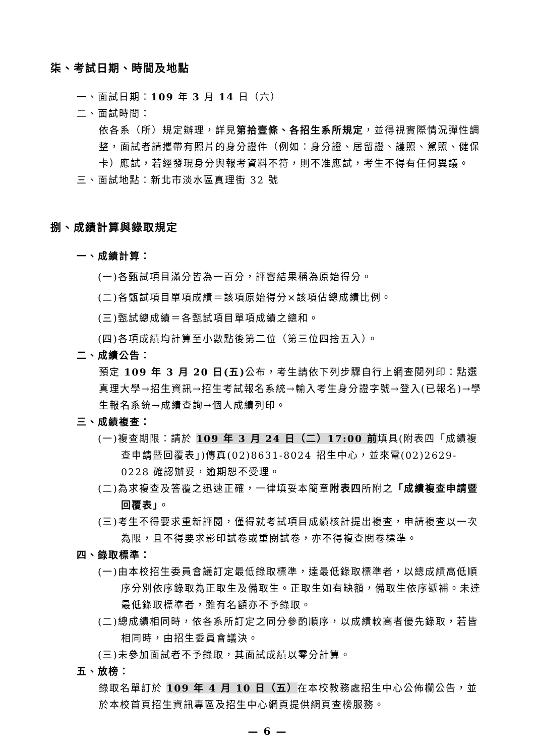柒、考試日期、時間及地點
一、面試日期：109 年 3 月 14 日（六）
二、面試時間：
依各系（所）規定辦理，詳見第拾壹條、各招生系所規定，並得視實際情況彈性調整，面試者請攜帶有照片的身分證件（例如：身分證、居留證、護照、駕照、健保卡）應試，若經發現身分與報考資料不符，則不准應試，考生不得有任何異議。
三、面試地點：新北市淡水區真理街 32 號
捌、成績計算與錄取規定
一、成績計算：
(一)各甄試項目滿分皆為一百分，評審結果稱為原始得分。
(二)各甄試項目單項成績＝該項原始得分×該項佔總成績比例。
(三)甄試總成績＝各甄試項目單項成績之總和。
(四)各項成績均計算至小數點後第二位（第三位四捨五入）。
二、成績公告：
預定 109 年 3 月 20 日(五) 公布，考生請依下列步驟自行上網查閱列印：點選真理大學→招生資訊→招生考試報名系統→輸入考生身分證字號→登入(已報名)→學生報名系統→成績查詢→個人成績列印。
三、成績複查：
(一)複查期限：請於 109 年 3 月 24 日（二）17:00 前填具(附表四「成績複查申請暨回覆表」)傳真(02)8631-8024 招生中心，並來電(02)2629-0228 確認辦妥，逾期恕不受理。
(二)為求複查及答覆之迅速正確，一律填妥本簡章附表四所附之「成績複查申請暨回覆表」。
(三)考生不得要求重新評閱，僅得就考試項目成績核計提出複查，申請複查以一次為限，且不得要求影印試卷或重閱試卷，亦不得複查閱卷標準。
四、錄取標準：
(一)由本校招生委員會議訂定最低錄取標準，達最低錄取標準者，以總成績高低順序分別依序錄取為正取生及備取生。正取生如有缺額，備取生依序遞補。未達最低錄取標準者，雖有名額亦不予錄取。
(二)總成績相同時，依各系所訂定之同分參酌順序，以成績較高者優先錄取，若皆相同時，由招生委員會議決。
(三)未參加面試者不予錄取，其面試成績以零分計算。
五、放榜：
錄取名單訂於 109 年 4 月 10 日（五）在本校教務處招生中心公佈欄公告，並於本校首頁招生資訊專區及招生中心網頁提供網頁查榜服務。
— 6 —